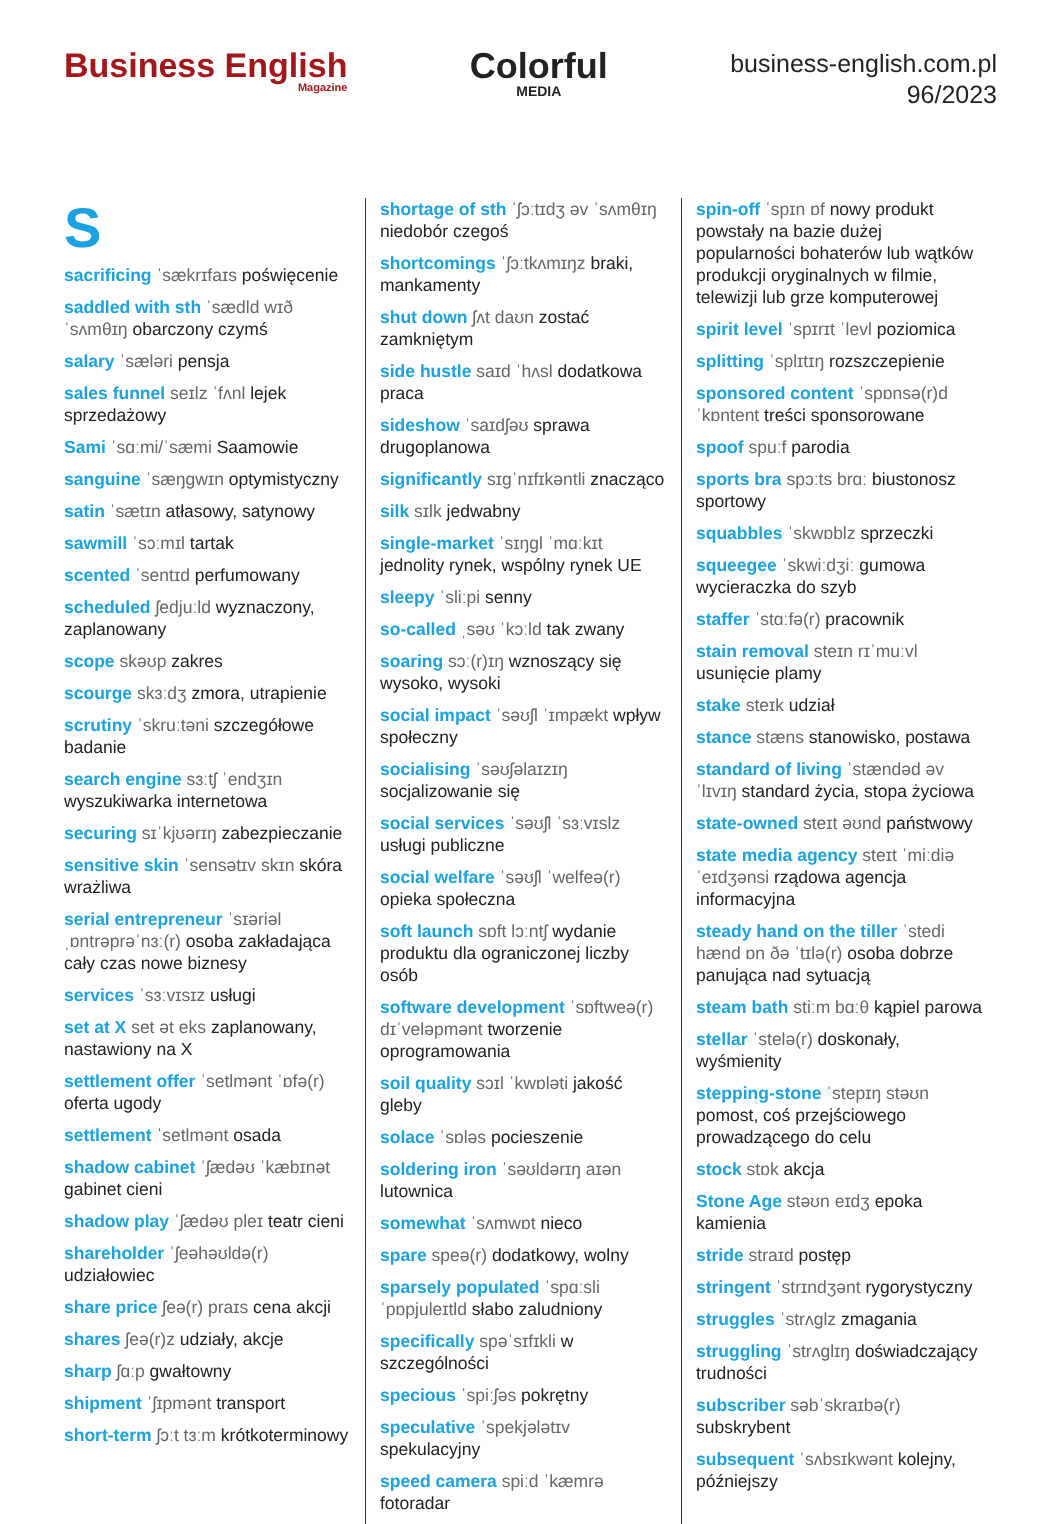Business English
Magazine
Colorful
MEDIA
business-english.com.pl
96/2023
S
sacrificing ˈsækrɪfaɪs poświęcenie
saddled with sth ˈsædld wɪð ˈsʌmθɪŋ obarczony czymś
salary ˈsæləri pensja
sales funnel seɪlz ˈfʌnl lejek sprzedażowy
Sami ˈsɑːmi/ˈsæmi Saamowie
sanguine ˈsæŋgwɪn optymistyczny
satin ˈsætɪn atłasowy, satynowy
sawmill ˈsɔːmɪl tartak
scented ˈsentɪd perfumowany
scheduled ʃedjuːld wyznaczony, zaplanowany
scope skəʊp zakres
scourge skɜːdʒ zmora, utrapienie
scrutiny ˈskruːtəni szczegółowe badanie
search engine sɜːtʃ ˈendʒɪn wyszukiwarka internetowa
securing sɪˈkjʊərɪŋ zabezpieczanie
sensitive skin ˈsensətɪv skɪn skóra wrażliwa
serial entrepreneur ˈsɪəriəl ˌɒntrəprəˈnɜː(r) osoba zakładająca cały czas nowe biznesy
services ˈsɜːvɪsɪz usługi
set at X set ət eks zaplanowany, nastawiony na X
settlement offer ˈsetlmənt ˈɒfə(r) oferta ugody
settlement ˈsetlmənt osada
shadow cabinet ˈʃædəʊ ˈkæbɪnət gabinet cieni
shadow play ˈʃædəʊ pleɪ teatr cieni
shareholder ˈʃeəhəʊldə(r) udziałowiec
share price ʃeə(r) praɪs cena akcji
shares ʃeə(r)z udziały, akcje
sharp ʃɑːp gwałtowny
shipment ˈʃɪpmənt transport
short-term ʃɔːt tɜːm krótkoterminowy
shortage of sth ˈʃɔːtɪdʒ əv ˈsʌmθɪŋ niedobór czegoś
shortcomings ˈʃɔːtkʌmɪŋz braki, mankamenty
shut down ʃʌt daʊn zostać zamkniętym
side hustle saɪd ˈhʌsl dodatkowa praca
sideshow ˈsaɪdʃəʊ sprawa drugoplanowa
significantly sɪgˈnɪfɪkəntli znacząco
silk sɪlk jedwabny
single-market ˈsɪŋgl ˈmɑːkɪt jednolity rynek, wspólny rynek UE
sleepy ˈsliːpi senny
so-called ˌsəʊ ˈkɔːld tak zwany
soaring sɔː(r)ɪŋ wznoszący się wysoko, wysoki
social impact ˈsəʊʃl ˈɪmpækt wpływ społeczny
socialising ˈsəʊʃəlaɪzɪŋ socjalizowanie się
social services ˈsəʊʃl ˈsɜːvɪslz usługi publiczne
social welfare ˈsəʊʃl ˈwelfeə(r) opieka społeczna
soft launch sɒft lɔːntʃ wydanie produktu dla ograniczonej liczby osób
software development ˈsɒftweə(r) dɪˈveləpmənt tworzenie oprogramowania
soil quality sɔɪl ˈkwɒləti jakość gleby
solace ˈsɒləs pocieszenie
soldering iron ˈsəʊldərɪŋ aɪən lutownica
somewhat ˈsʌmwɒt nieco
spare speə(r) dodatkowy, wolny
sparsely populated ˈspɑːsli ˈpɒpjuleɪtld słabo zaludniony
specifically spəˈsɪfɪkli w szczególności
specious ˈspiːʃəs pokrętny
speculative ˈspekjələtɪv spekulacyjny
speed camera spiːd ˈkæmrə fotoradar
spin-off ˈspɪn ɒf nowy produkt powstały na bazie dużej popularności bohaterów lub wątków produkcji oryginalnych w filmie, telewizji lub grze komputerowej
spirit level ˈspɪrɪt ˈlevl poziomica
splitting ˈsplɪtɪŋ rozszczepienie
sponsored content ˈspɒnsə(r)d ˈkɒntent treści sponsorowane
spoof spuːf parodia
sports bra spɔːts brɑː biustonosz sportowy
squabbles ˈskwɒblz sprzeczki
squeegee ˈskwiːdʒiː gumowa wycieraczka do szyb
staffer ˈstɑːfə(r) pracownik
stain removal steɪn rɪˈmuːvl usunięcie plamy
stake steɪk udział
stance stæns stanowisko, postawa
standard of living ˈstændəd əv ˈlɪvɪŋ standard życia, stopa życiowa
state-owned steɪt əʊnd państwowy
state media agency steɪt ˈmiːdiə ˈeɪdʒənsi rządowa agencja informacyjna
steady hand on the tiller ˈstedi hænd ɒn ðə ˈtɪlə(r) osoba dobrze panująca nad sytuacją
steam bath stiːm bɑːθ kąpiel parowa
stellar ˈstelə(r) doskonały, wyśmienity
stepping-stone ˈstepɪŋ stəʊn pomost, coś przejściowego prowadzącego do celu
stock stɒk akcja
Stone Age stəʊn eɪdʒ epoka kamienia
stride straɪd postęp
stringent ˈstrɪndʒənt rygorystyczny
struggles ˈstrʌglz zmagania
struggling ˈstrʌglɪŋ doświadczający trudności
subscriber səbˈskraɪbə(r) subskrybent
subsequent ˈsʌbsɪkwənt kolejny, późniejszy